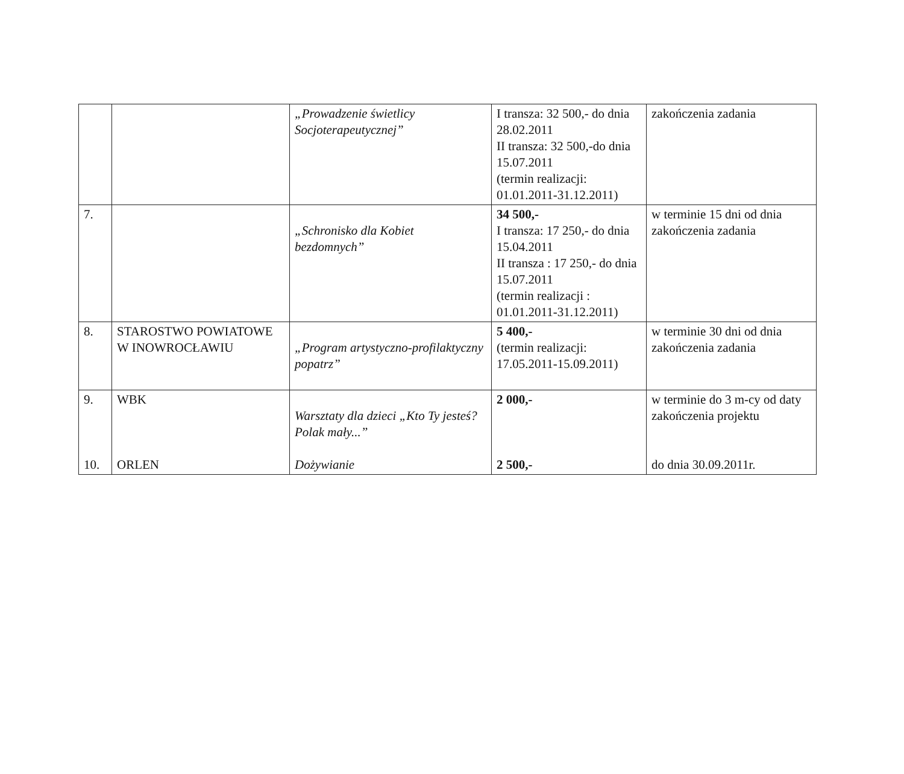| | | „Prowadzenie świetlicy Socjoterapeutycznej” | I transza: 32 500,- do dnia 28.02.2011 II transza: 32 500,-do dnia 15.07.2011 (termin realizacji: 01.01.2011-31.12.2011) | zakończenia zadania |
| 7. | | „Schronisko dla Kobiet bezdomnych” | 34 500,- I transza: 17 250,- do dnia 15.04.2011 II transza : 17 250,- do dnia 15.07.2011 (termin realizacji : 01.01.2011-31.12.2011) | w terminie 15 dni od dnia zakończenia zadania |
| 8. | STAROSTWO POWIATOWE W INOWROCŁAWIU | „Program artystyczno-profilaktyczny popatrz” | 5 400,- (termin realizacji: 17.05.2011-15.09.2011) | w terminie 30 dni od dnia zakończenia zadania |
| 9. 10. | WBK ORLEN | Warsztaty dla dzieci „Kto Ty jesteś? Polak mały...” Dożywianie | 2 000,- 2 500,- | w terminie do 3 m-cy od daty zakończenia projektu do dnia 30.09.2011r. |